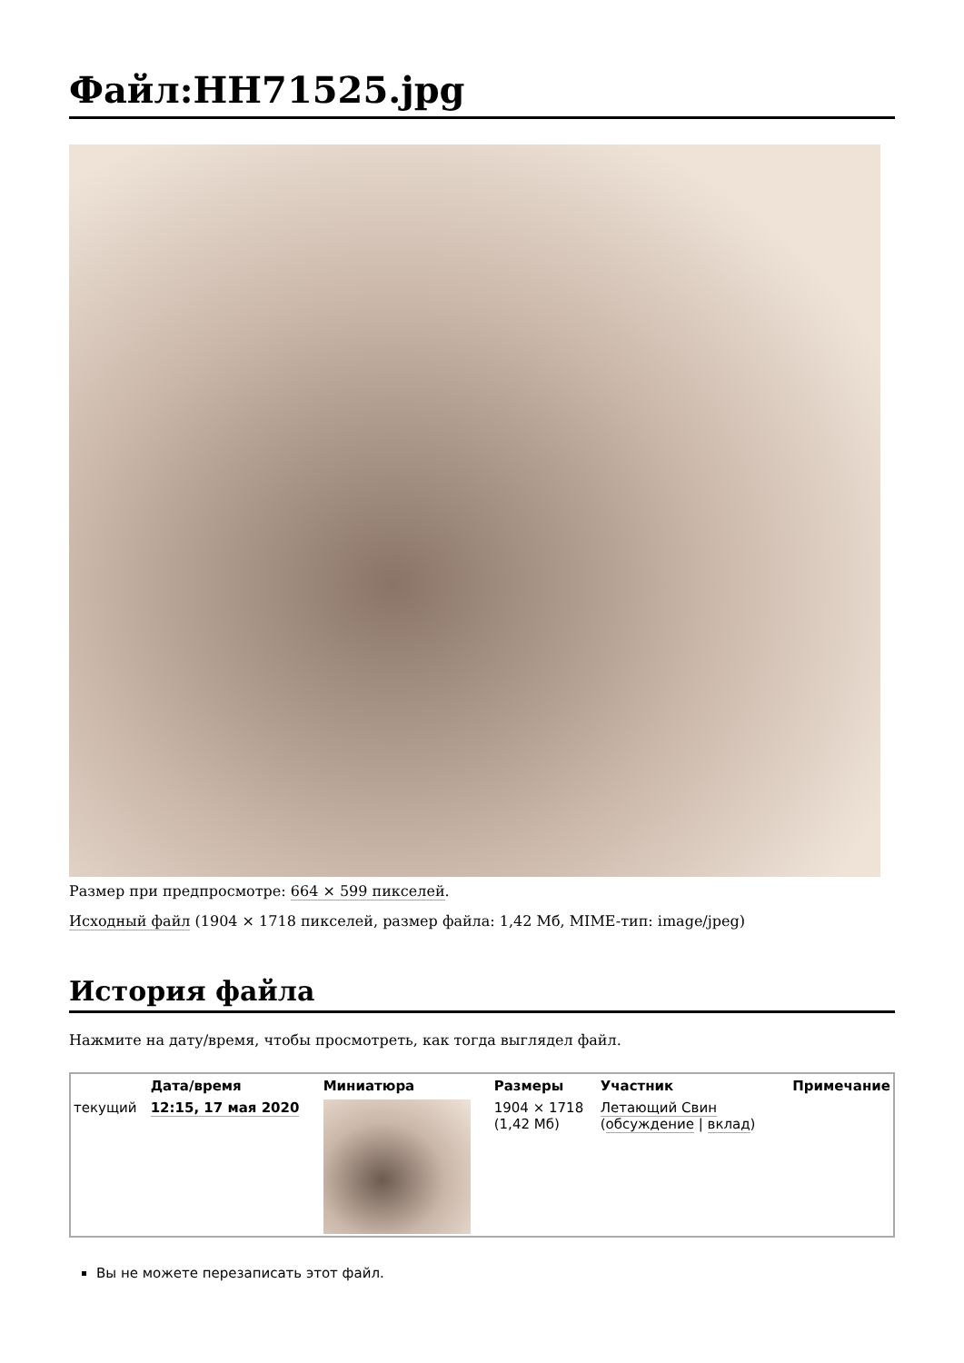Файл:HH71525.jpg
Размер при предпросмотре: 664 × 599 пикселей.
Исходный файл (1904 × 1718 пикселей, размер файла: 1,42 Мб, MIME-тип: image/jpeg)
История файла
Нажмите на дату/время, чтобы просмотреть, как тогда выглядел файл.
| | Дата/время | Миниатюра | Размеры | Участник | Примечание |
| --- | --- | --- | --- | --- | --- |
| текущий | 12:15, 17 мая 2020 | | 1904 × 1718 (1,42 Мб) | Летающий Свин ( обсуждение / вклад ) | |
Вы не можете перезаписать этот файл.